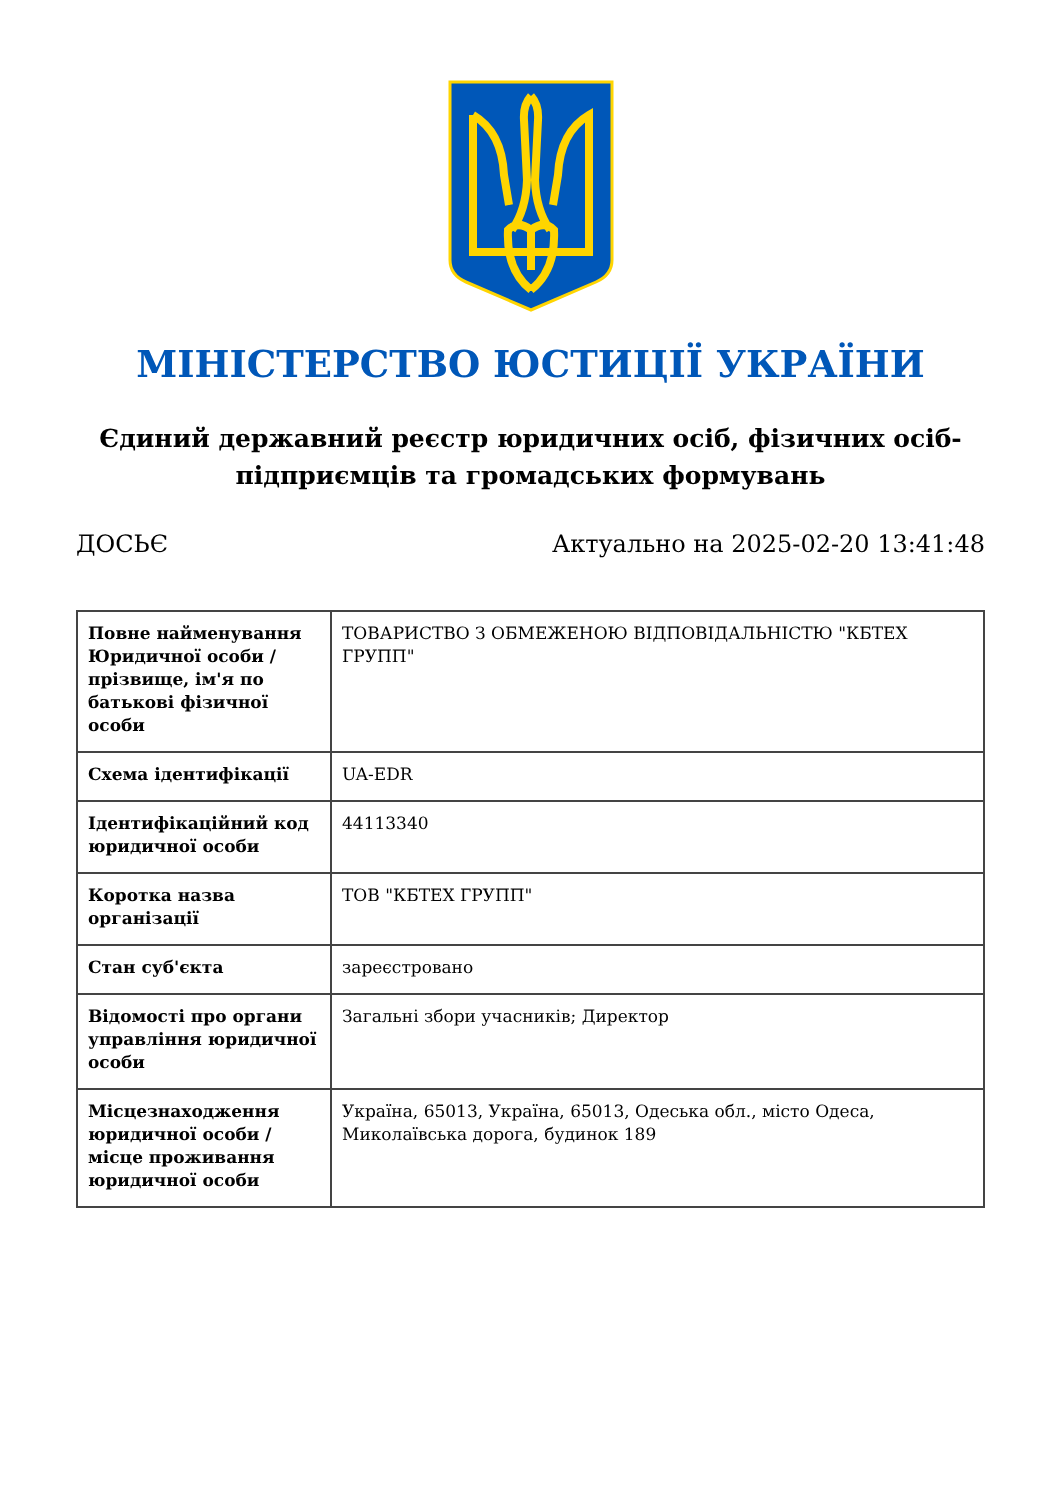МІНІСТЕРСТВО ЮСТИЦІЇ УКРАЇНИ
Єдиний державний реєстр юридичних осіб, фізичних осіб-підприємців та громадських формувань
ДОСЬЄ Актуально на 2025-02-20 13:41:48
| Повне найменування Юридичної особи / прізвище, ім'я по батькові фізичної особи | ТОВАРИСТВО З ОБМЕЖЕНОЮ ВІДПОВІДАЛЬНІСТЮ "КБТЕХ ГРУПП" |
| Схема ідентифікації | UA-EDR |
| Ідентифікаційний код юридичної особи | 44113340 |
| Коротка назва організації | ТОВ "КБТЕХ ГРУПП" |
| Стан суб'єкта | зареєстровано |
| Відомості про органи управління юридичної особи | Загальні збори учасників; Директор |
| Місцезнаходження юридичної особи / місце проживання юридичної особи | Україна, 65013, Україна, 65013, Одеська обл., місто Одеса, Миколаївська дорога, будинок 189 |